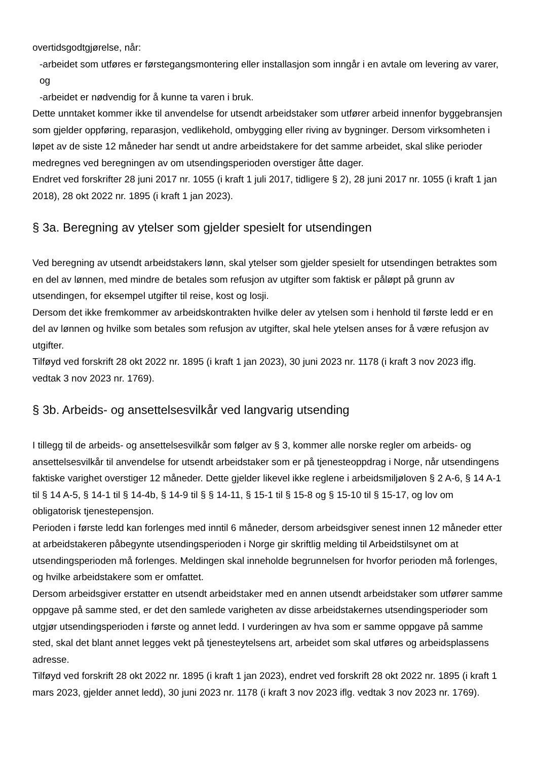overtidsgodtgjørelse, når:
-arbeidet som utføres er førstegangsmontering eller installasjon som inngår i en avtale om levering av varer, og
-arbeidet er nødvendig for å kunne ta varen i bruk.
Dette unntaket kommer ikke til anvendelse for utsendt arbeidstaker som utfører arbeid innenfor byggebransjen som gjelder oppføring, reparasjon, vedlikehold, ombygging eller riving av bygninger. Dersom virksomheten i løpet av de siste 12 måneder har sendt ut andre arbeidstakere for det samme arbeidet, skal slike perioder medregnes ved beregningen av om utsendingsperioden overstiger åtte dager.
Endret ved forskrifter 28 juni 2017 nr. 1055 (i kraft 1 juli 2017, tidligere § 2), 28 juni 2017 nr. 1055 (i kraft 1 jan 2018), 28 okt 2022 nr. 1895 (i kraft 1 jan 2023).
§ 3a. Beregning av ytelser som gjelder spesielt for utsendingen
Ved beregning av utsendt arbeidstakers lønn, skal ytelser som gjelder spesielt for utsendingen betraktes som en del av lønnen, med mindre de betales som refusjon av utgifter som faktisk er påløpt på grunn av utsendingen, for eksempel utgifter til reise, kost og losji.
Dersom det ikke fremkommer av arbeidskontrakten hvilke deler av ytelsen som i henhold til første ledd er en del av lønnen og hvilke som betales som refusjon av utgifter, skal hele ytelsen anses for å være refusjon av utgifter.
Tilføyd ved forskrift 28 okt 2022 nr. 1895 (i kraft 1 jan 2023), 30 juni 2023 nr. 1178 (i kraft 3 nov 2023 iflg. vedtak 3 nov 2023 nr. 1769).
§ 3b. Arbeids- og ansettelsesvilkår ved langvarig utsending
I tillegg til de arbeids- og ansettelsesvilkår som følger av § 3, kommer alle norske regler om arbeids- og ansettelsesvilkår til anvendelse for utsendt arbeidstaker som er på tjenesteoppdrag i Norge, når utsendingens faktiske varighet overstiger 12 måneder. Dette gjelder likevel ikke reglene i arbeidsmiljøloven § 2 A-6, § 14 A-1 til § 14 A-5, § 14-1 til § 14-4b, § 14-9 til § § 14-11, § 15-1 til § 15-8 og § 15-10 til § 15-17, og lov om obligatorisk tjenestepensjon.
Perioden i første ledd kan forlenges med inntil 6 måneder, dersom arbeidsgiver senest innen 12 måneder etter at arbeidstakeren påbegynte utsendingsperioden i Norge gir skriftlig melding til Arbeidstilsynet om at utsendingsperioden må forlenges. Meldingen skal inneholde begrunnelsen for hvorfor perioden må forlenges, og hvilke arbeidstakere som er omfattet.
Dersom arbeidsgiver erstatter en utsendt arbeidstaker med en annen utsendt arbeidstaker som utfører samme oppgave på samme sted, er det den samlede varigheten av disse arbeidstakernes utsendingsperioder som utgjør utsendingsperioden i første og annet ledd. I vurderingen av hva som er samme oppgave på samme sted, skal det blant annet legges vekt på tjenesteytelsens art, arbeidet som skal utføres og arbeidsplassens adresse.
Tilføyd ved forskrift 28 okt 2022 nr. 1895 (i kraft 1 jan 2023), endret ved forskrift 28 okt 2022 nr. 1895 (i kraft 1 mars 2023, gjelder annet ledd), 30 juni 2023 nr. 1178 (i kraft 3 nov 2023 iflg. vedtak 3 nov 2023 nr. 1769).